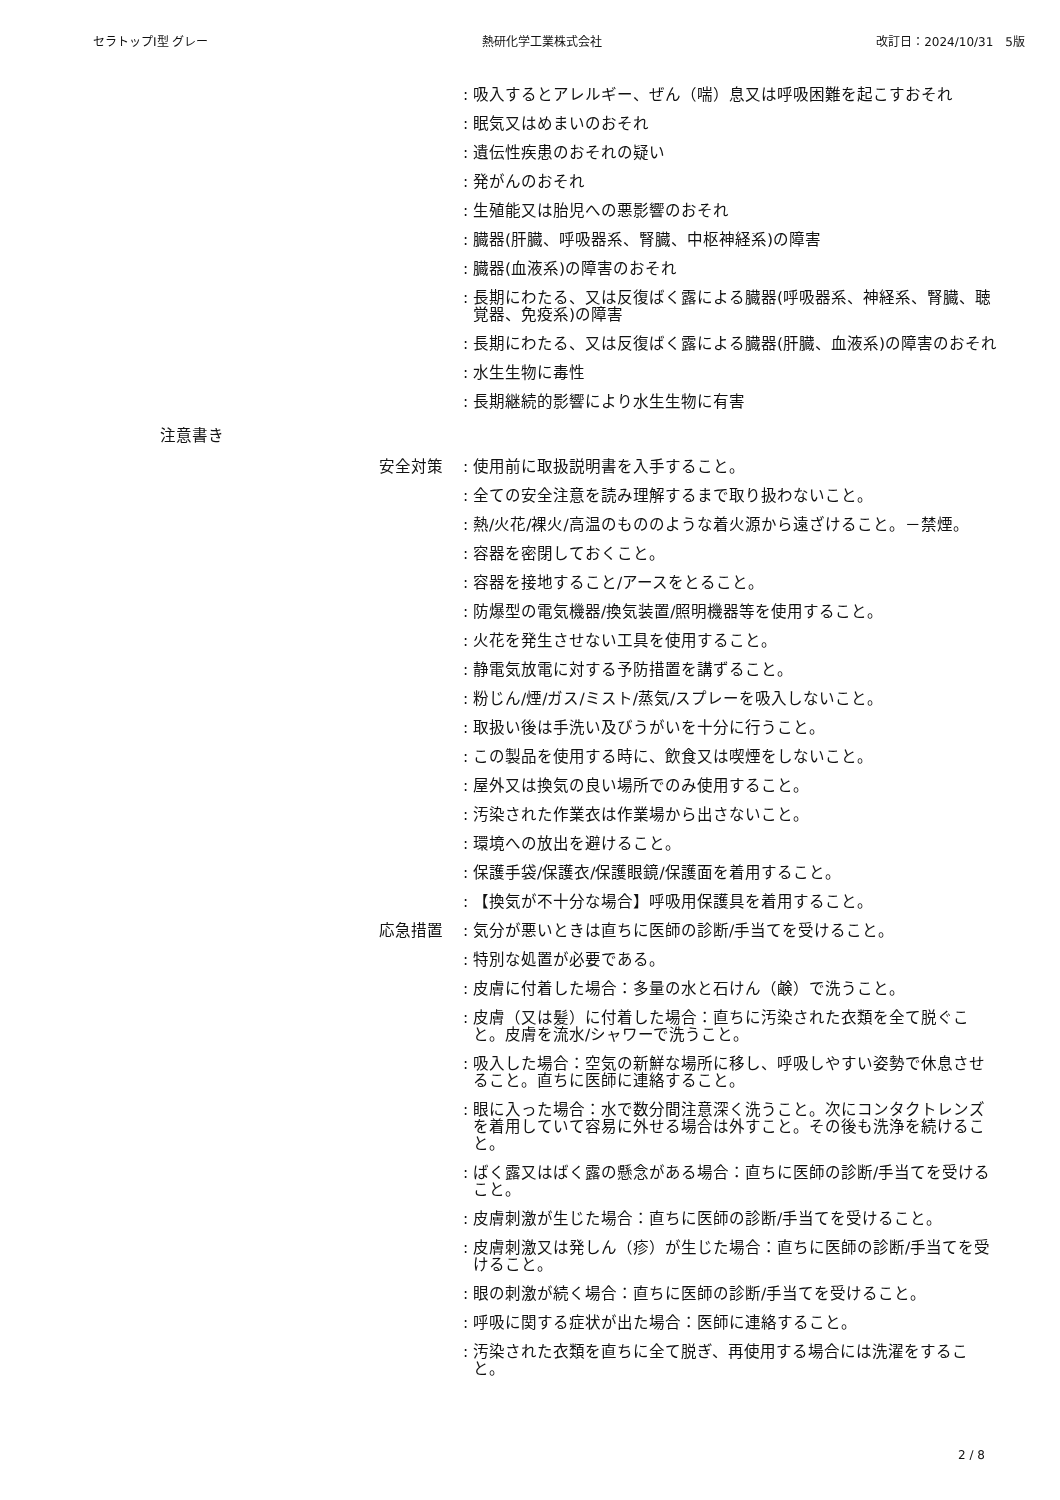セラトップⅠ型 グレー 熱研化学工業株式会社 改訂日：2024/10/31　5版
: 吸入するとアレルギー、ぜん（喘）息又は呼吸困難を起こすおそれ
: 眠気又はめまいのおそれ
: 遺伝性疾患のおそれの疑い
: 発がんのおそれ
: 生殖能又は胎児への悪影響のおそれ
: 臓器(肝臓、呼吸器系、腎臓、中枢神経系)の障害
: 臓器(血液系)の障害のおそれ
: 長期にわたる、又は反復ばく露による臓器(呼吸器系、神経系、腎臓、聴覚器、免疫系)の障害
: 長期にわたる、又は反復ばく露による臓器(肝臓、血液系)の障害のおそれ
: 水生生物に毒性
: 長期継続的影響により水生生物に有害
注意書き
安全対策 : 使用前に取扱説明書を入手すること。
: 全ての安全注意を読み理解するまで取り扱わないこと。
: 熱/火花/裸火/高温のもののような着火源から遠ざけること。－禁煙。
: 容器を密閉しておくこと。
: 容器を接地すること/アースをとること。
: 防爆型の電気機器/換気装置/照明機器等を使用すること。
: 火花を発生させない工具を使用すること。
: 静電気放電に対する予防措置を講ずること。
: 粉じん/煙/ガス/ミスト/蒸気/スプレーを吸入しないこと。
: 取扱い後は手洗い及びうがいを十分に行うこと。
: この製品を使用する時に、飲食又は喫煙をしないこと。
: 屋外又は換気の良い場所でのみ使用すること。
: 汚染された作業衣は作業場から出さないこと。
: 環境への放出を避けること。
: 保護手袋/保護衣/保護眼鏡/保護面を着用すること。
: 【換気が不十分な場合】呼吸用保護具を着用すること。
応急措置 : 気分が悪いときは直ちに医師の診断/手当てを受けること。
: 特別な処置が必要である。
: 皮膚に付着した場合：多量の水と石けん（鹸）で洗うこと。
: 皮膚（又は髪）に付着した場合：直ちに汚染された衣類を全て脱ぐこと。皮膚を流水/シャワーで洗うこと。
: 吸入した場合：空気の新鮮な場所に移し、呼吸しやすい姿勢で休息させること。直ちに医師に連絡すること。
: 眼に入った場合：水で数分間注意深く洗うこと。次にコンタクトレンズを着用していて容易に外せる場合は外すこと。その後も洗浄を続けること。
: ばく露又はばく露の懸念がある場合：直ちに医師の診断/手当てを受けること。
: 皮膚刺激が生じた場合：直ちに医師の診断/手当てを受けること。
: 皮膚刺激又は発しん（疹）が生じた場合：直ちに医師の診断/手当てを受けること。
: 眼の刺激が続く場合：直ちに医師の診断/手当てを受けること。
: 呼吸に関する症状が出た場合：医師に連絡すること。
: 汚染された衣類を直ちに全て脱ぎ、再使用する場合には洗濯をすること。
2 / 8